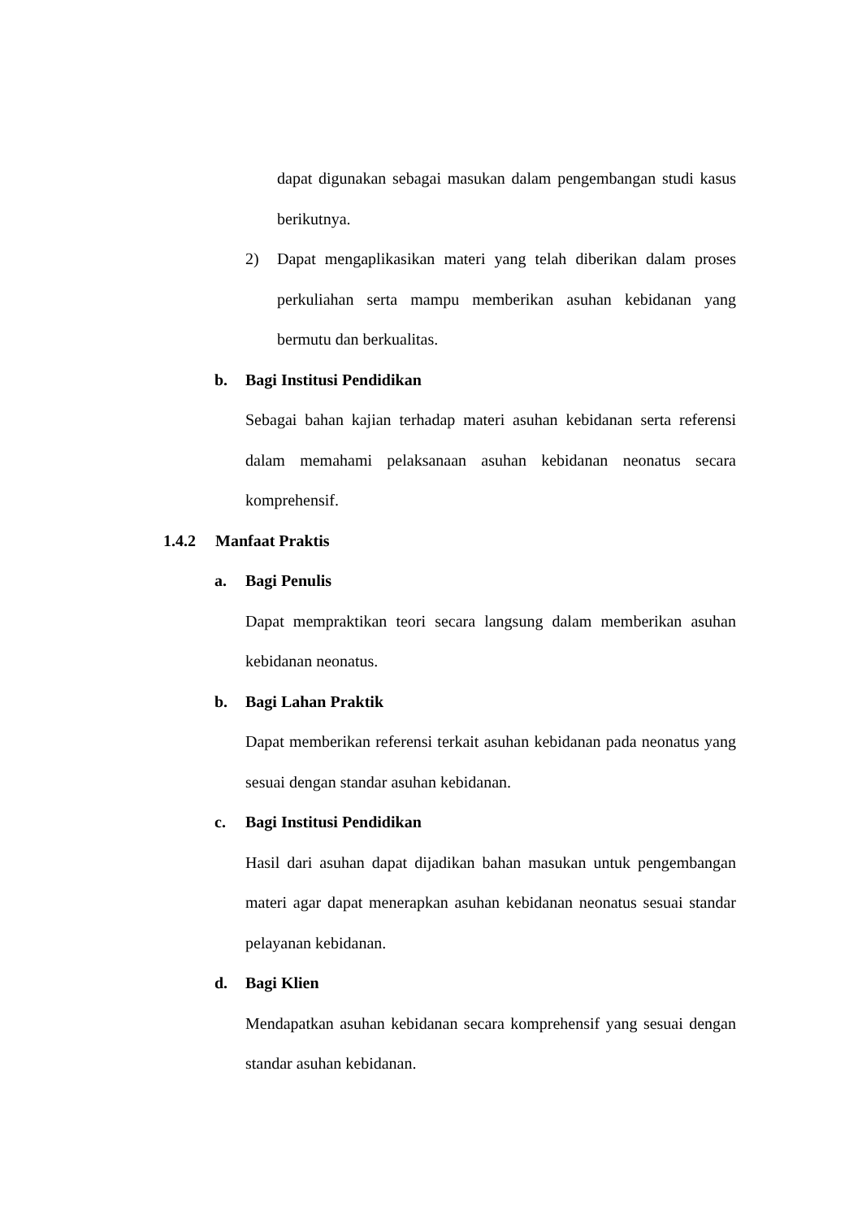dapat digunakan sebagai masukan dalam pengembangan studi kasus berikutnya.
2) Dapat mengaplikasikan materi yang telah diberikan dalam proses perkuliahan serta mampu memberikan asuhan kebidanan yang bermutu dan berkualitas.
b. Bagi Institusi Pendidikan
Sebagai bahan kajian terhadap materi asuhan kebidanan serta referensi dalam memahami pelaksanaan asuhan kebidanan neonatus secara komprehensif.
1.4.2 Manfaat Praktis
a. Bagi Penulis
Dapat mempraktikan teori secara langsung dalam memberikan asuhan kebidanan neonatus.
b. Bagi Lahan Praktik
Dapat memberikan referensi terkait asuhan kebidanan pada neonatus yang sesuai dengan standar asuhan kebidanan.
c. Bagi Institusi Pendidikan
Hasil dari asuhan dapat dijadikan bahan masukan untuk pengembangan materi agar dapat menerapkan asuhan kebidanan neonatus sesuai standar pelayanan kebidanan.
d. Bagi Klien
Mendapatkan asuhan kebidanan secara komprehensif yang sesuai dengan standar asuhan kebidanan.